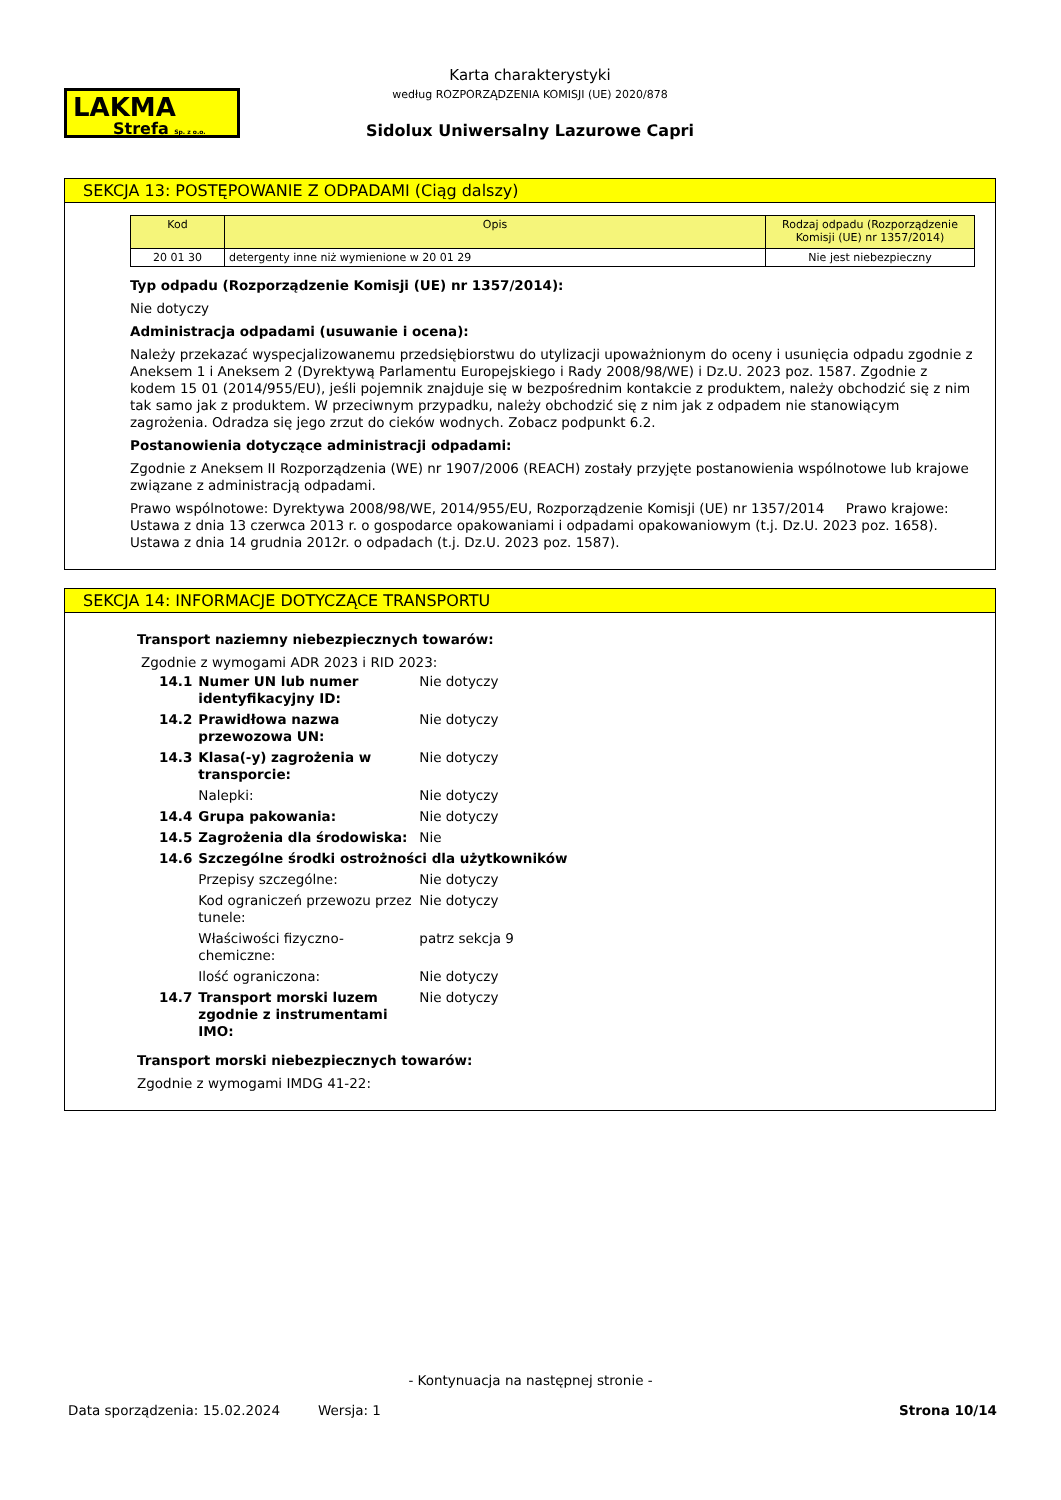LAKMA
Strefa Sp. z o.o.
Karta charakterystyki
według ROZPORZĄDZENIA KOMISJI (UE) 2020/878
Sidolux Uniwersalny Lazurowe Capri
SEKCJA 13: POSTĘPOWANIE Z ODPADAMI (Ciąg dalszy)
| Kod | Opis | Rodzaj odpadu (Rozporządzenie Komisji (UE) nr 1357/2014) |
| --- | --- | --- |
| 20 01 30 | detergenty inne niż wymienione w 20 01 29 | Nie jest niebezpieczny |
Typ odpadu (Rozporządzenie Komisji (UE) nr 1357/2014):
Nie dotyczy
Administracja odpadami (usuwanie i ocena):
Należy przekazać wyspecjalizowanemu przedsiębiorstwu do utylizacji upoważnionym do oceny i usunięcia odpadu zgodnie z Aneksem 1 i Aneksem 2 (Dyrektywą Parlamentu Europejskiego i Rady 2008/98/WE) i Dz.U. 2023 poz. 1587. Zgodnie z kodem 15 01 (2014/955/EU), jeśli pojemnik znajduje się w bezpośrednim kontakcie z produktem, należy obchodzić się z nim tak samo jak z produktem. W przeciwnym przypadku, należy obchodzić się z nim jak z odpadem nie stanowiącym zagrożenia. Odradza się jego zrzut do cieków wodnych. Zobacz podpunkt 6.2.
Postanowienia dotyczące administracji odpadami:
Zgodnie z Aneksem II Rozporządzenia (WE) nr 1907/2006 (REACH) zostały przyjęte postanowienia wspólnotowe lub krajowe związane z administracją odpadami.
Prawo wspólnotowe: Dyrektywa 2008/98/WE, 2014/955/EU, Rozporządzenie Komisji (UE) nr 1357/2014 Prawo krajowe: Ustawa z dnia 13 czerwca 2013 r. o gospodarce opakowaniami i odpadami opakowaniowym (t.j. Dz.U. 2023 poz. 1658). Ustawa z dnia 14 grudnia 2012r. o odpadach (t.j. Dz.U. 2023 poz. 1587).
SEKCJA 14: INFORMACJE DOTYCZĄCE TRANSPORTU
Transport naziemny niebezpiecznych towarów:
Zgodnie z wymogami ADR 2023 i RID 2023:
| 14.1 | Numer UN lub numer identyfikacyjny ID: | Nie dotyczy |
| 14.2 | Prawidłowa nazwa przewozowa UN: | Nie dotyczy |
| 14.3 | Klasa(-y) zagrożenia w transporcie: | Nie dotyczy |
| | Nalepki: | Nie dotyczy |
| 14.4 | Grupa pakowania: | Nie dotyczy |
| 14.5 | Zagrożenia dla środowiska: | Nie |
| 14.6 | Szczególne środki ostrożności dla użytkowników | |
| | Przepisy szczególne: | Nie dotyczy |
| | Kod ograniczeń przewozu przez tunele: | Nie dotyczy |
| | Właściwości fizyczno-chemiczne: | patrz sekcja 9 |
| | Ilość ograniczona: | Nie dotyczy |
| 14.7 | Transport morski luzem zgodnie z instrumentami IMO: | Nie dotyczy |
Transport morski niebezpiecznych towarów:
Zgodnie z wymogami IMDG 41-22:
- Kontynuacja na następnej stronie -
Data sporządzenia: 15.02.2024 Wersja: 1 Strona 10/14